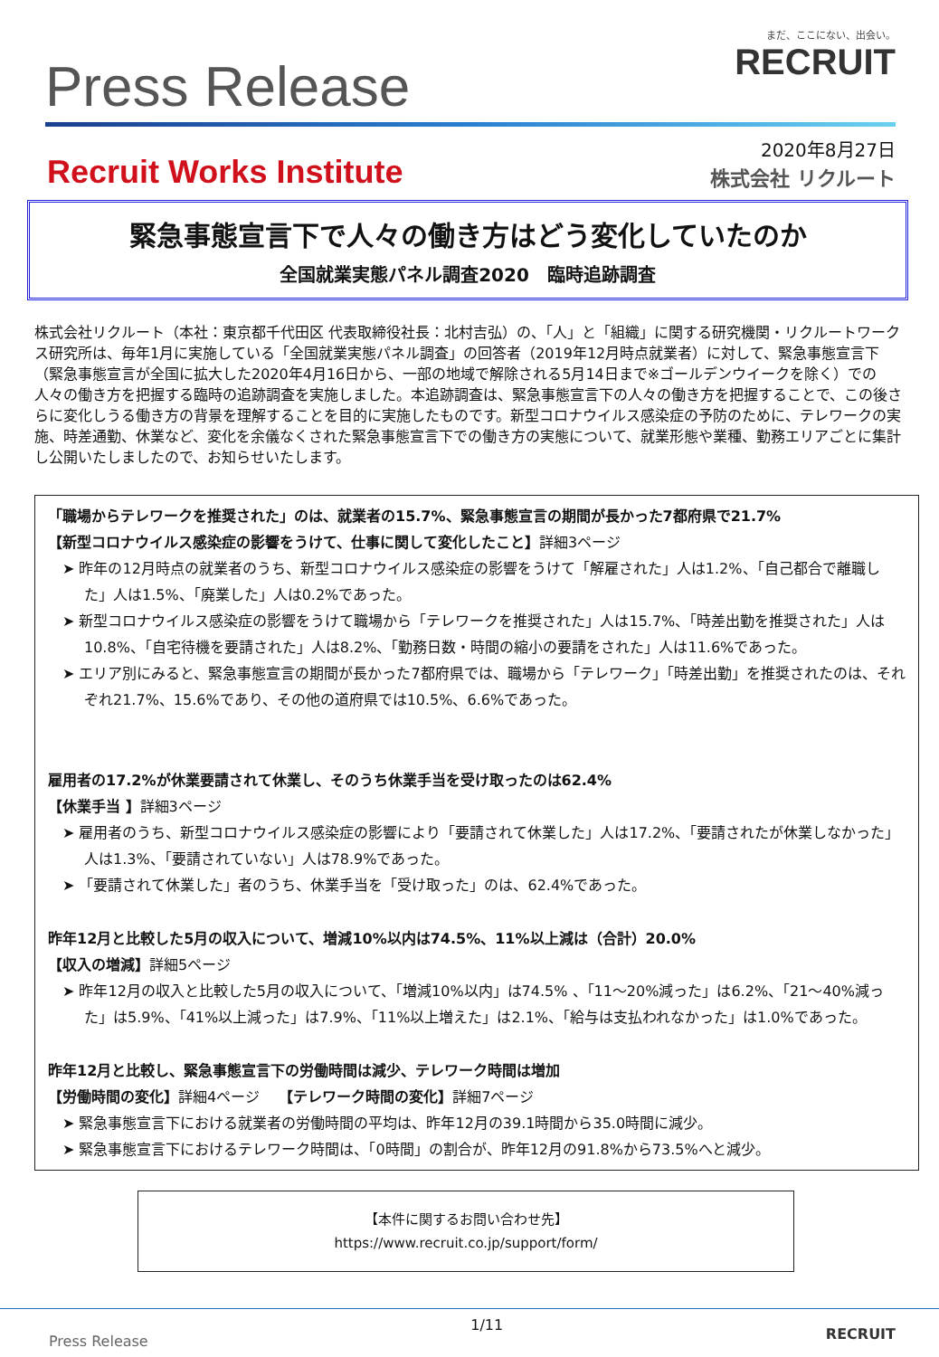Press Release
まだ、ここにない、出会い。
RECRUIT
Recruit Works Institute
2020年8月27日
株式会社 リクルート
緊急事態宣言下で人々の働き方はどう変化していたのか
全国就業実態パネル調査2020　臨時追跡調査
株式会社リクルート（本社：東京都千代田区 代表取締役社長：北村吉弘）の、「人」と「組織」に関する研究機関・リクルートワークス研究所は、毎年1月に実施している「全国就業実態パネル調査」の回答者（2019年12月時点就業者）に対して、緊急事態宣言下（緊急事態宣言が全国に拡大した2020年4月16日から、一部の地域で解除される5月14日まで※ゴールデンウイークを除く）での人々の働き方を把握する臨時の追跡調査を実施しました。本追跡調査は、緊急事態宣言下の人々の働き方を把握することで、この後さらに変化しうる働き方の背景を理解することを目的に実施したものです。新型コロナウイルス感染症の予防のために、テレワークの実施、時差通勤、休業など、変化を余儀なくされた緊急事態宣言下での働き方の実態について、就業形態や業種、勤務エリアごとに集計し公開いたしましたので、お知らせいたします。
「職場からテレワークを推奨された」のは、就業者の15.7%、緊急事態宣言の期間が長かった7都府県で21.7%
【新型コロナウイルス感染症の影響をうけて、仕事に関して変化したこと】詳細3ページ
➤ 昨年の12月時点の就業者のうち、新型コロナウイルス感染症の影響をうけて「解雇された」人は1.2%、「自己都合で離職した」人は1.5%、「廃業した」人は0.2%であった。
➤ 新型コロナウイルス感染症の影響をうけて職場から「テレワークを推奨された」人は15.7%、「時差出勤を推奨された」人は10.8%、「自宅待機を要請された」人は8.2%、「勤務日数・時間の縮小の要請をされた」人は11.6%であった。
➤ エリア別にみると、緊急事態宣言の期間が長かった7都府県では、職場から「テレワーク」「時差出勤」を推奨されたのは、それぞれ21.7%、15.6%であり、その他の道府県では10.5%、6.6%であった。
雇用者の17.2%が休業要請されて休業し、そのうち休業手当を受け取ったのは62.4%
【休業手当 】詳細3ページ
➤ 雇用者のうち、新型コロナウイルス感染症の影響により「要請されて休業した」人は17.2%、「要請されたが休業しなかった」人は1.3%、「要請されていない」人は78.9%であった。
➤ 「要請されて休業した」者のうち、休業手当を「受け取った」のは、62.4%であった。
昨年12月と比較した5月の収入について、増減10%以内は74.5%、11%以上減は（合計）20.0%
【収入の増減】詳細5ページ
➤ 昨年12月の収入と比較した5月の収入について、「増減10%以内」は74.5% 、「11～20%減った」は6.2%、「21～40%減った」は5.9%、「41%以上減った」は7.9%、「11%以上増えた」は2.1%、「給与は支払われなかった」は1.0%であった。
昨年12月と比較し、緊急事態宣言下の労働時間は減少、テレワーク時間は増加
【労働時間の変化】詳細4ページ　 【テレワーク時間の変化】詳細7ページ
➤ 緊急事態宣言下における就業者の労働時間の平均は、昨年12月の39.1時間から35.0時間に減少。
➤ 緊急事態宣言下におけるテレワーク時間は、「0時間」の割合が、昨年12月の91.8%から73.5%へと減少。
【本件に関するお問い合わせ先】
https://www.recruit.co.jp/support/form/
Press Release 1/11 RECRUIT